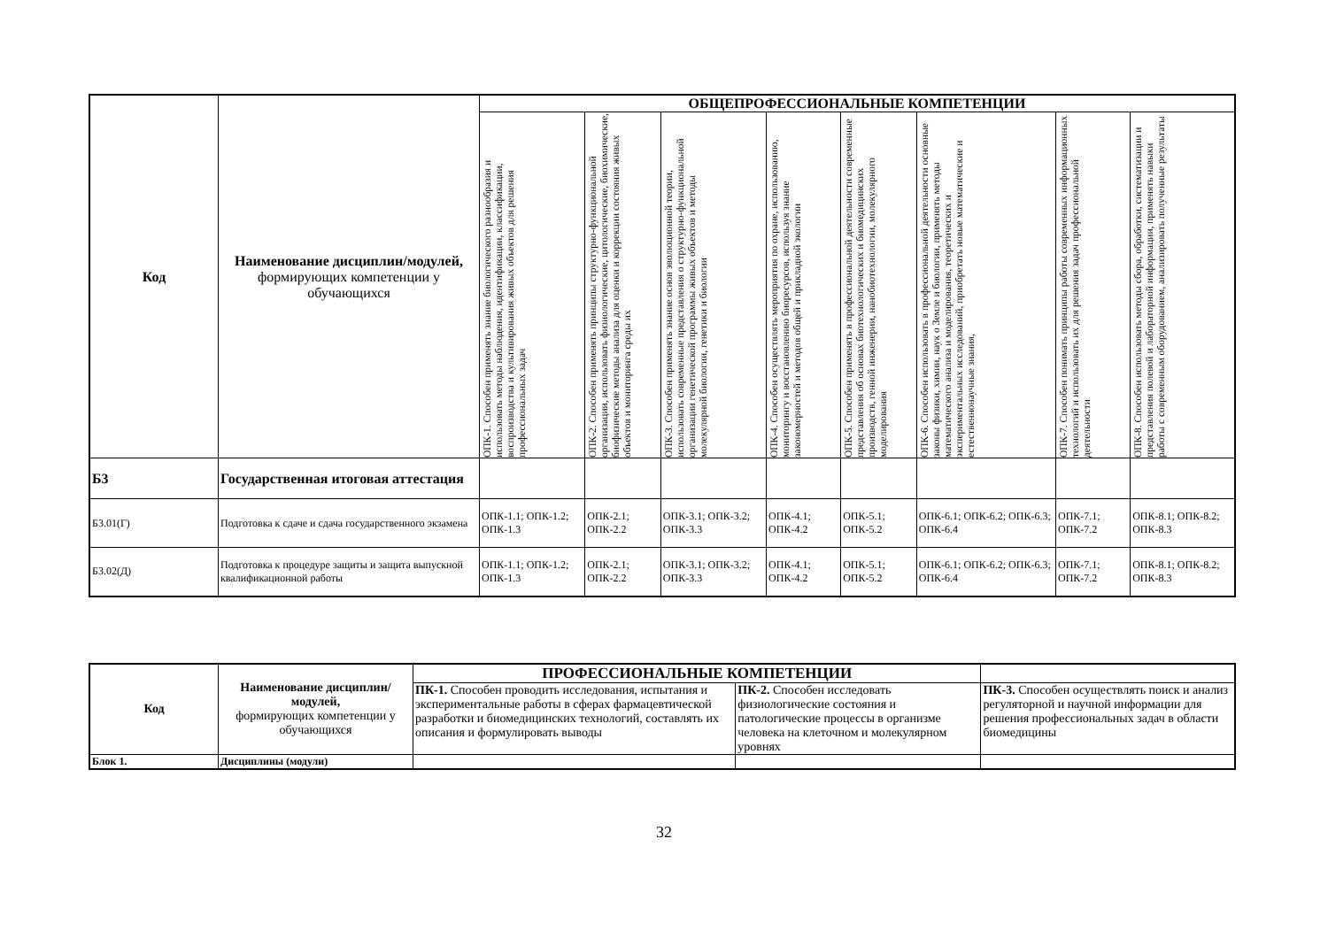| Код | Наименование дисциплин/модулей, формирующих компетенции у обучающихся | ОБЩЕПРОФЕССИОНАЛЬНЫЕ КОМПЕТЕНЦИИ | | | | | | | |
| --- | --- | --- | --- | --- | --- | --- | --- | --- | --- |
| | | ОПК-1. Способен применять знание биологического разнообразия и использовать методы наблюдения, идентификации, классификации, воспроизводства и культивирования живых объектов для решения профессиональных задач | ОПК-2. Способен применять принципы структурно-функциональной организации, использовать физиологические, цитологические, биохимические, биофизические методы анализа для оценки и коррекции состояния живых объектов и мониторинга среды их | ОПК-3. Способен применять знание основ эволюционной теории, использовать современные представления о структурно-функциональной организации генетической программы живых объектов и методы молекулярной биологии, генетики и биологии | ОПК-4. Способен осуществлять мероприятия по охране, использованию, мониторингу и восстановлению биоресурсов, используя знание закономерностей и методов общей и прикладной экологии | ОПК-5. Способен применять в профессиональной деятельности современные представления об основах биотехнологических и биомедицинских производств, генной инженерии, нанобиотехнологии, молекулярного моделирования | ОПК-6. Способен использовать в профессиональной деятельности основные законы физики, химии, наук о Земле и биологии, применять методы математического анализа и моделирования, теоретических и экспериментальных исследований, приобретать новые математические и естественнонаучные знания, | ОПК-7. Способен понимать принципы работы современных информационных технологий и использовать их для решения задач профессиональной деятельности | ОПК-8. Способен использовать методы сбора, обработки, систематизации и представления полевой и лабораторной информации, применять навыки работы с современным оборудованием, анализировать полученные результаты |
| Б3 | Государственная итоговая аттестация | | | | | | | | |
| Б3.01(Г) | Подготовка к сдаче и сдача государственного экзамена | ОПК-1.1; ОПК-1.2; ОПК-1.3 | ОПК-2.1; ОПК-2.2 | ОПК-3.1; ОПК-3.2; ОПК-3.3 | ОПК-4.1; ОПК-4.2 | ОПК-5.1; ОПК-5.2 | ОПК-6.1; ОПК-6.2; ОПК-6.3; ОПК-6.4 | ОПК-7.1; ОПК-7.2 | ОПК-8.1; ОПК-8.2; ОПК-8.3 |
| Б3.02(Д) | Подготовка к процедуре защиты и защита выпускной квалификационной работы | ОПК-1.1; ОПК-1.2; ОПК-1.3 | ОПК-2.1; ОПК-2.2 | ОПК-3.1; ОПК-3.2; ОПК-3.3 | ОПК-4.1; ОПК-4.2 | ОПК-5.1; ОПК-5.2 | ОПК-6.1; ОПК-6.2; ОПК-6.3; ОПК-6.4 | ОПК-7.1; ОПК-7.2 | ОПК-8.1; ОПК-8.2; ОПК-8.3 |
| Код | Наименование дисциплин/модулей, формирующих компетенции у обучающихся | ПРОФЕССИОНАЛЬНЫЕ КОМПЕТЕНЦИИ | | |
| --- | --- | --- | --- | --- |
| | | ПК-1. Способен проводить исследования, испытания и экспериментальные работы в сферах фармацевтической разработки и биомедицинских технологий, составлять их описания и формулировать выводы | ПК-2. Способен исследовать физиологические состояния и патологические процессы в организме человека на клеточном и молекулярном уровнях | ПК-3. Способен осуществлять поиск и анализ регуляторной и научной информации для решения профессиональных задач в области биомедицины |
| Блок 1. | Дисциплины (модули) | | | |
32